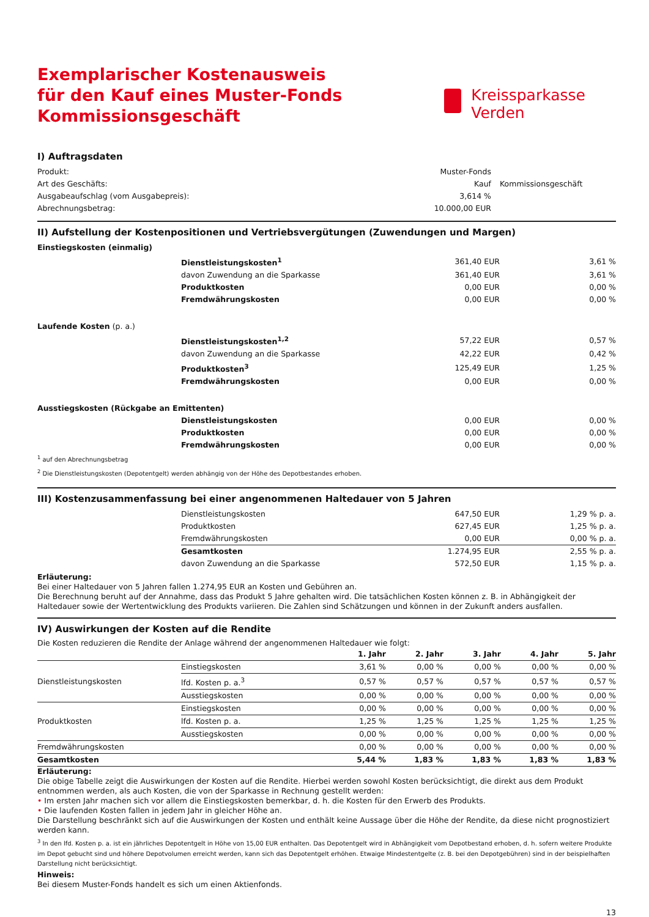Exemplarischer Kostenausweis
für den Kauf eines Muster-Fonds
Kommissionsgeschäft
Kreissparkasse
Verden
I) Auftragsdaten
| Produkt: | Muster-Fonds | |
| Art des Geschäfts: | Kauf | Kommissionsgeschäft |
| Ausgabeaufschlag (vom Ausgabepreis): | 3,614 % | |
| Abrechnungsbetrag: | 10.000,00 EUR | |
II) Aufstellung der Kostenpositionen und Vertriebsvergütungen (Zuwendungen und Margen)
| Einstiegskosten (einmalig) | | | |
| | Dienstleistungskosten<sup>1</sup> | 361,40 EUR | 3,61 % |
| | davon Zuwendung an die Sparkasse | 361,40 EUR | 3,61 % |
| | Produktkosten | 0,00 EUR | 0,00 % |
| | Fremdwährungskosten | 0,00 EUR | 0,00 % |
| Laufende Kosten (p. a.) | | | |
| | Dienstleistungskosten<sup>1,2</sup> | 57,22 EUR | 0,57 % |
| | davon Zuwendung an die Sparkasse | 42,22 EUR | 0,42 % |
| | Produktkosten<sup>3</sup> | 125,49 EUR | 1,25 % |
| | Fremdwährungskosten | 0,00 EUR | 0,00 % |
| Ausstiegskosten (Rückgabe an Emittenten) | | | |
| | Dienstleistungskosten | 0,00 EUR | 0,00 % |
| | Produktkosten | 0,00 EUR | 0,00 % |
| | Fremdwährungskosten | 0,00 EUR | 0,00 % |
<sup>1</sup> auf den Abrechnungsbetrag
<sup>2</sup> Die Dienstleistungskosten (Depotentgelt) werden abhängig von der Höhe des Depotbestandes erhoben.
III) Kostenzusammenfassung bei einer angenommenen Haltedauer von 5 Jahren
| | Dienstleistungskosten | 647,50 EUR | 1,29 % p. a. |
| | Produktkosten | 627,45 EUR | 1,25 % p. a. |
| | Fremdwährungskosten | 0,00 EUR | 0,00 % p. a. |
| | Gesamtkosten | 1.274,95 EUR | 2,55 % p. a. |
| | davon Zuwendung an die Sparkasse | 572,50 EUR | 1,15 % p. a. |
Erläuterung:
Bei einer Haltedauer von 5 Jahren fallen 1.274,95 EUR an Kosten und Gebühren an.
Die Berechnung beruht auf der Annahme, dass das Produkt 5 Jahre gehalten wird. Die tatsächlichen Kosten können z. B. in Abhängigkeit der Haltedauer sowie der Wertentwicklung des Produkts variieren. Die Zahlen sind Schätzungen und können in der Zukunft anders ausfallen.
IV) Auswirkungen der Kosten auf die Rendite
Die Kosten reduzieren die Rendite der Anlage während der angenommenen Haltedauer wie folgt:
| | | 1. Jahr | 2. Jahr | 3. Jahr | 4. Jahr | 5. Jahr |
| --- | --- | --- | --- | --- | --- | --- |
| Dienstleistungskosten | Einstiegskosten | 3,61 % | 0,00 % | 0,00 % | 0,00 % | 0,00 % |
| | lfd. Kosten p. a.<sup>3</sup> | 0,57 % | 0,57 % | 0,57 % | 0,57 % | 0,57 % |
| | Ausstiegskosten | 0,00 % | 0,00 % | 0,00 % | 0,00 % | 0,00 % |
| Produktkosten | Einstiegskosten | 0,00 % | 0,00 % | 0,00 % | 0,00 % | 0,00 % |
| | lfd. Kosten p. a. | 1,25 % | 1,25 % | 1,25 % | 1,25 % | 1,25 % |
| | Ausstiegskosten | 0,00 % | 0,00 % | 0,00 % | 0,00 % | 0,00 % |
| Fremdwährungskosten | | 0,00 % | 0,00 % | 0,00 % | 0,00 % | 0,00 % |
| Gesamtkosten | | 5,44 % | 1,83 % | 1,83 % | 1,83 % | 1,83 % |
Erläuterung:
Die obige Tabelle zeigt die Auswirkungen der Kosten auf die Rendite. Hierbei werden sowohl Kosten berücksichtigt, die direkt aus dem Produkt entnommen werden, als auch Kosten, die von der Sparkasse in Rechnung gestellt werden:
• Im ersten Jahr machen sich vor allem die Einstiegskosten bemerkbar, d. h. die Kosten für den Erwerb des Produkts.
• Die laufenden Kosten fallen in jedem Jahr in gleicher Höhe an.
Die Darstellung beschränkt sich auf die Auswirkungen der Kosten und enthält keine Aussage über die Höhe der Rendite, da diese nicht prognostiziert werden kann.
<sup>3</sup> In den lfd. Kosten p. a. ist ein jährliches Depotentgelt in Höhe von 15,00 EUR enthalten. Das Depotentgelt wird in Abhängigkeit vom Depotbestand erhoben, d. h. sofern weitere Produkte im Depot gebucht sind und höhere Depotvolumen erreicht werden, kann sich das Depotentgelt erhöhen. Etwaige Mindestentgelte (z. B. bei den Depotgebühren) sind in der beispielhaften Darstellung nicht berücksichtigt.
Hinweis:
Bei diesem Muster-Fonds handelt es sich um einen Aktienfonds.
13